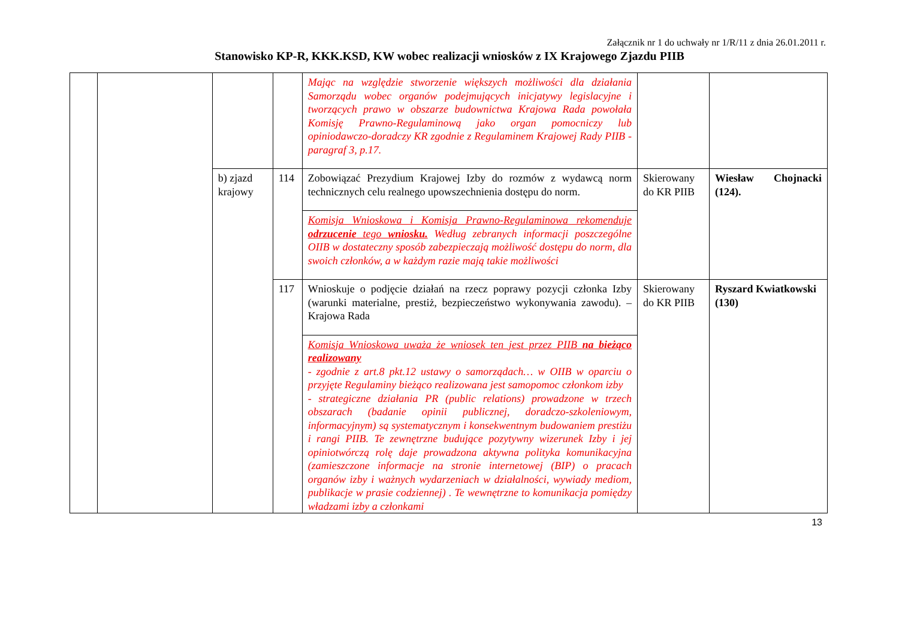Załącznik nr 1 do uchwały nr 1/R/11 z dnia 26.01.2011 r.
Stanowisko KP-R, KKK.KSD, KW wobec realizacji wniosków z IX Krajowego Zjazdu PIIB
| | | | | Mając na względzie stworzenie większych możliwości dla działania Samorządu wobec organów podejmujących inicjatywy legislacyjne i tworzących prawo w obszarze budownictwa Krajowa Rada powołała Komisję Prawno-Regulaminową jako organ pomocniczy lub opiniodawczo-doradczy KR zgodnie z Regulaminem Krajowej Rady PIIB - paragraf 3, p.17. | | |
| | | b) zjazd krajowy | 114 | Zobowiązać Prezydium Krajowej Izby do rozmów z wydawcą norm technicznych celu realnego upowszechnienia dostępu do norm. | Skierowany do KR PIIB | Wiesław Chojnacki (124). |
| | | | | Komisja Wnioskowa i Komisja Prawno-Regulaminowa rekomenduje odrzucenie tego wniosku. Według zebranych informacji poszczególne OIIB w dostateczny sposób zabezpieczają możliwość dostępu do norm, dla swoich członków, a w każdym razie mają takie możliwości | | |
| | | | 117 | Wnioskuje o podjęcie działań na rzecz poprawy pozycji członka Izby (warunki materialne, prestiż, bezpieczeństwo wykonywania zawodu). – Krajowa Rada | Skierowany do KR PIIB | Ryszard Kwiatkowski (130) |
| | | | | Komisja Wnioskowa uważa że wniosek ten jest przez PIIB na bieżąco realizowany - zgodnie z art.8 pkt.12 ustawy o samorządach… w OIIB w oparciu o przyjęte Regulaminy bieżąco realizowana jest samopomoc członkom izby - strategiczne działania PR (public relations) prowadzone w trzech obszarach (badanie opinii publicznej, doradczo-szkoleniowym, informacyjnym) są systematycznym i konsekwentnym budowaniem prestiżu i rangi PIIB. Te zewnętrzne budujące pozytywny wizerunek Izby i jej opiniotwórczą rolę daje prowadzona aktywna polityka komunikacyjna (zamieszczone informacje na stronie internetowej (BIP) o pracach organów izby i ważnych wydarzeniach w działalności, wywiady mediom, publikacje w prasie codziennej) . Te wewnętrzne to komunikacja pomiędzy władzami izby a członkami | | |
13